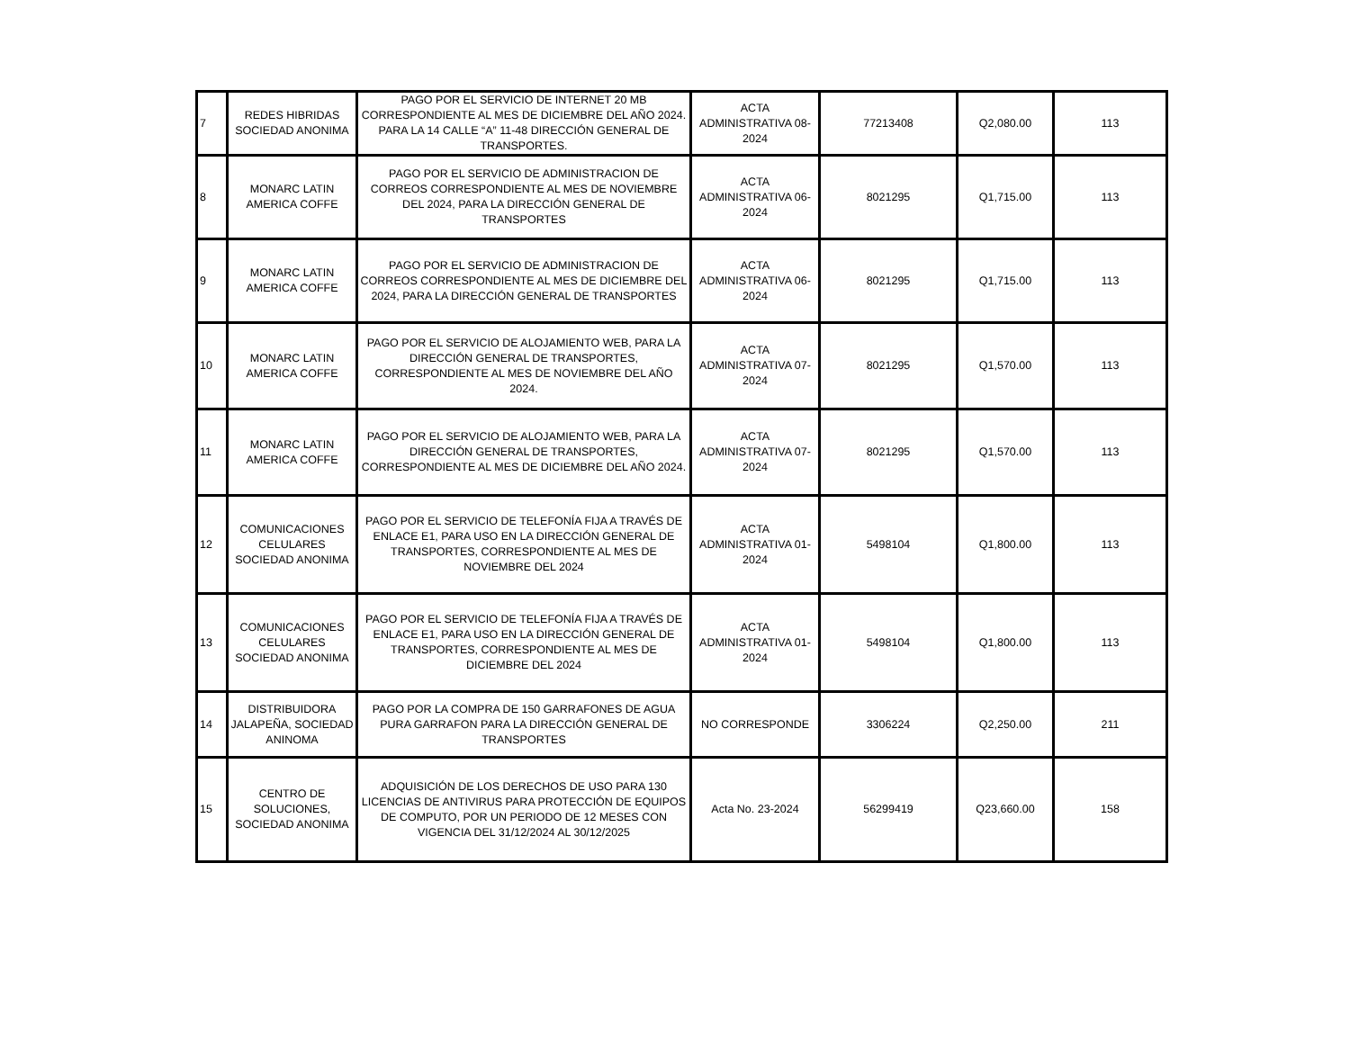| 7 | REDES HIBRIDAS SOCIEDAD ANONIMA | PAGO POR EL SERVICIO DE INTERNET 20 MB CORRESPONDIENTE AL MES DE DICIEMBRE DEL AÑO 2024. PARA LA 14 CALLE “A” 11-48 DIRECCIÓN GENERAL DE TRANSPORTES. | ACTA ADMINISTRATIVA 08-2024 | 77213408 | Q2,080.00 | 113 |
| 8 | MONARC LATIN AMERICA COFFE | PAGO POR EL SERVICIO DE ADMINISTRACION DE CORREOS CORRESPONDIENTE AL MES DE NOVIEMBRE DEL 2024, PARA LA DIRECCIÓN GENERAL DE TRANSPORTES | ACTA ADMINISTRATIVA 06-2024 | 8021295 | Q1,715.00 | 113 |
| 9 | MONARC LATIN AMERICA COFFE | PAGO POR EL SERVICIO DE ADMINISTRACION DE CORREOS CORRESPONDIENTE AL MES DE DICIEMBRE DEL 2024, PARA LA DIRECCIÓN GENERAL DE TRANSPORTES | ACTA ADMINISTRATIVA 06-2024 | 8021295 | Q1,715.00 | 113 |
| 10 | MONARC LATIN AMERICA COFFE | PAGO POR EL SERVICIO DE ALOJAMIENTO WEB, PARA LA DIRECCIÓN GENERAL DE TRANSPORTES, CORRESPONDIENTE AL MES DE NOVIEMBRE DEL AÑO 2024. | ACTA ADMINISTRATIVA 07-2024 | 8021295 | Q1,570.00 | 113 |
| 11 | MONARC LATIN AMERICA COFFE | PAGO POR EL SERVICIO DE ALOJAMIENTO WEB, PARA LA DIRECCIÓN GENERAL DE TRANSPORTES, CORRESPONDIENTE AL MES DE DICIEMBRE DEL AÑO 2024. | ACTA ADMINISTRATIVA 07-2024 | 8021295 | Q1,570.00 | 113 |
| 12 | COMUNICACIONES CELULARES SOCIEDAD ANONIMA | PAGO POR EL SERVICIO DE TELEFONÍA FIJA A TRAVÉS DE ENLACE E1, PARA USO EN LA DIRECCIÓN GENERAL DE TRANSPORTES, CORRESPONDIENTE AL MES DE NOVIEMBRE DEL 2024 | ACTA ADMINISTRATIVA 01-2024 | 5498104 | Q1,800.00 | 113 |
| 13 | COMUNICACIONES CELULARES SOCIEDAD ANONIMA | PAGO POR EL SERVICIO DE TELEFONÍA FIJA A TRAVÉS DE ENLACE E1, PARA USO EN LA DIRECCIÓN GENERAL DE TRANSPORTES, CORRESPONDIENTE AL MES DE DICIEMBRE DEL 2024 | ACTA ADMINISTRATIVA 01-2024 | 5498104 | Q1,800.00 | 113 |
| 14 | DISTRIBUIDORA JALAPEÑA, SOCIEDAD ANINOMA | PAGO POR LA COMPRA DE 150 GARRAFONES DE AGUA PURA GARRAFON PARA LA DIRECCIÓN GENERAL DE TRANSPORTES | NO CORRESPONDE | 3306224 | Q2,250.00 | 211 |
| 15 | CENTRO DE SOLUCIONES, SOCIEDAD ANONIMA | ADQUISICIÓN DE LOS DERECHOS DE USO PARA 130 LICENCIAS DE ANTIVIRUS PARA PROTECCIÓN DE EQUIPOS DE COMPUTO, POR UN PERIODO DE 12 MESES CON VIGENCIA DEL 31/12/2024 AL 30/12/2025 | Acta No. 23-2024 | 56299419 | Q23,660.00 | 158 |